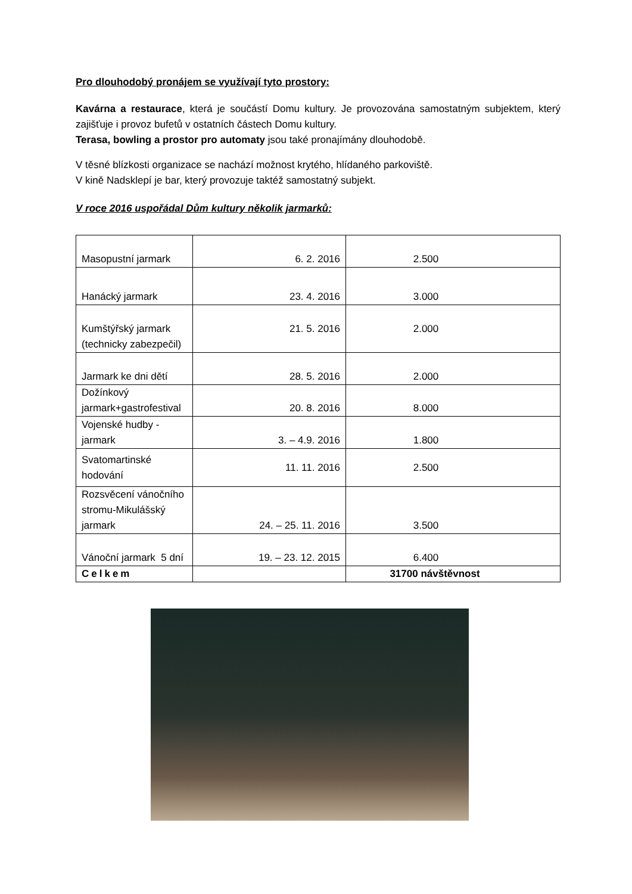Pro dlouhodobý pronájem se využívají tyto prostory:
Kavárna a restaurace, která je součástí Domu kultury. Je provozována samostatným subjektem, který zajišťuje i provoz bufetů v ostatních částech Domu kultury.
Terasa, bowling a prostor pro automaty jsou také pronajímány dlouhodobě.
V těsné blízkosti organizace se nachází možnost krytého, hlídaného parkoviště.
V kině Nadsklepí je bar, který provozuje taktéž samostatný subjekt.
V roce 2016 uspořádal Dům kultury několik jarmarků:
| Masopustní jarmark | 6. 2. 2016 | 2.500 |
| Hanácký jarmark | 23. 4. 2016 | 3.000 |
| Kumštýřský jarmark (technicky zabezpečil) | 21. 5. 2016 | 2.000 |
| Jarmark ke dni dětí | 28. 5. 2016 | 2.000 |
| Dožínkový jarmark+gastrofestival | 20. 8. 2016 | 8.000 |
| Vojenské hudby - jarmark | 3. – 4.9. 2016 | 1.800 |
| Svatomartinské hodování | 11. 11. 2016 | 2.500 |
| Rozsvěcení vánočního stromu-Mikulášský jarmark | 24. – 25. 11. 2016 | 3.500 |
| Vánoční jarmark 5 dní | 19. – 23. 12. 2015 | 6.400 |
| Celkem | | 31700 návštěvnost |